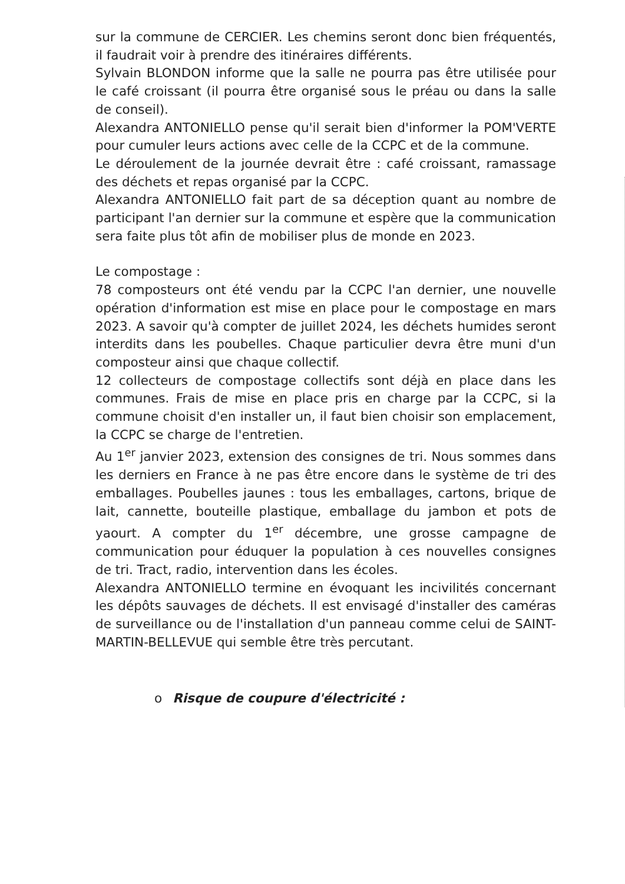sur la commune de CERCIER. Les chemins seront donc bien fréquentés, il faudrait voir à prendre des itinéraires différents.
Sylvain BLONDON informe que la salle ne pourra pas être utilisée pour le café croissant (il pourra être organisé sous le préau ou dans la salle de conseil).
Alexandra ANTONIELLO pense qu'il serait bien d'informer la POM'VERTE pour cumuler leurs actions avec celle de la CCPC et de la commune.
Le déroulement de la journée devrait être : café croissant, ramassage des déchets et repas organisé par la CCPC.
Alexandra ANTONIELLO fait part de sa déception quant au nombre de participant l'an dernier sur la commune et espère que la communication sera faite plus tôt afin de mobiliser plus de monde en 2023.
Le compostage :
78 composteurs ont été vendu par la CCPC l'an dernier, une nouvelle opération d'information est mise en place pour le compostage en mars 2023. A savoir qu'à compter de juillet 2024, les déchets humides seront interdits dans les poubelles. Chaque particulier devra être muni d'un composteur ainsi que chaque collectif.
12 collecteurs de compostage collectifs sont déjà en place dans les communes. Frais de mise en place pris en charge par la CCPC, si la commune choisit d'en installer un, il faut bien choisir son emplacement, la CCPC se charge de l'entretien.
Au 1<sup>er</sup> janvier 2023, extension des consignes de tri. Nous sommes dans les derniers en France à ne pas être encore dans le système de tri des emballages. Poubelles jaunes : tous les emballages, cartons, brique de lait, cannette, bouteille plastique, emballage du jambon et pots de yaourt. A compter du 1<sup>er</sup> décembre, une grosse campagne de communication pour éduquer la population à ces nouvelles consignes de tri. Tract, radio, intervention dans les écoles.
Alexandra ANTONIELLO termine en évoquant les incivilités concernant les dépôts sauvages de déchets. Il est envisagé d'installer des caméras de surveillance ou de l'installation d'un panneau comme celui de SAINT-MARTIN-BELLEVUE qui semble être très percutant.
o Risque de coupure d'électricité :